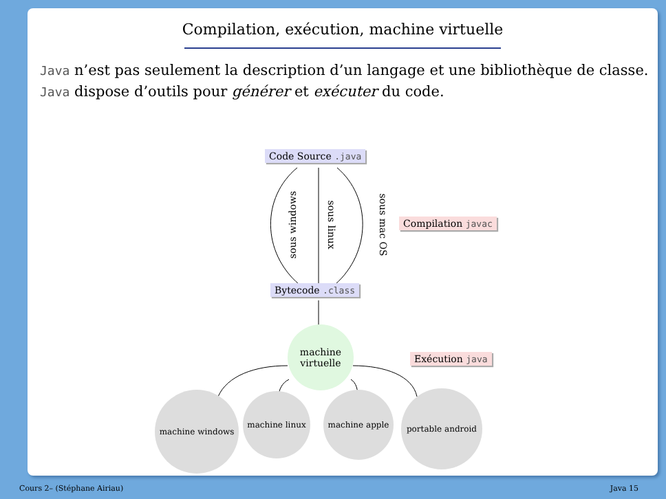Compilation, exécution, machine virtuelle
Java n’est pas seulement la description d’un langage et une bibliothèque de classe.
Java dispose d’outils pour générer et exécuter du code.
Code Source .java
sous windows sous linux sous mac OS Compilation javac
Bytecode .class
machine
virtuelle
Exécution java
machine windows machine linux machine apple portable android
Cours 2– (Stéphane Airiau) Java 15